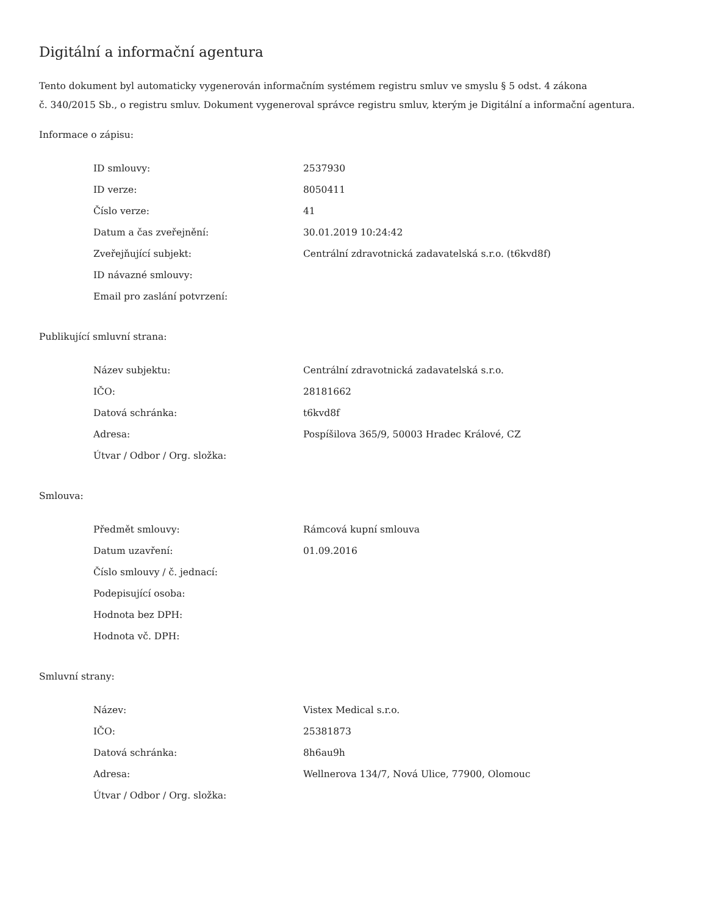Digitální a informační agentura
Tento dokument byl automaticky vygenerován informačním systémem registru smluv ve smyslu § 5 odst. 4 zákona
č. 340/2015 Sb., o registru smluv. Dokument vygeneroval správce registru smluv, kterým je Digitální a informační agentura.
Informace o zápisu:
| ID smlouvy: | 2537930 |
| ID verze: | 8050411 |
| Číslo verze: | 41 |
| Datum a čas zveřejnění: | 30.01.2019 10:24:42 |
| Zveřejňující subjekt: | Centrální zdravotnická zadavatelská s.r.o. (t6kvd8f) |
| ID návazné smlouvy: | |
| Email pro zaslání potvrzení: | |
Publikující smluvní strana:
| Název subjektu: | Centrální zdravotnická zadavatelská s.r.o. |
| IČO: | 28181662 |
| Datová schránka: | t6kvd8f |
| Adresa: | Pospíšilova 365/9, 50003 Hradec Králové, CZ |
| Útvar / Odbor / Org. složka: | |
Smlouva:
| Předmět smlouvy: | Rámcová kupní smlouva |
| Datum uzavření: | 01.09.2016 |
| Číslo smlouvy / č. jednací: | |
| Podepisující osoba: | |
| Hodnota bez DPH: | |
| Hodnota vč. DPH: | |
Smluvní strany:
| Název: | Vistex Medical s.r.o. |
| IČO: | 25381873 |
| Datová schránka: | 8h6au9h |
| Adresa: | Wellnerova 134/7, Nová Ulice, 77900, Olomouc |
| Útvar / Odbor / Org. složka: | |